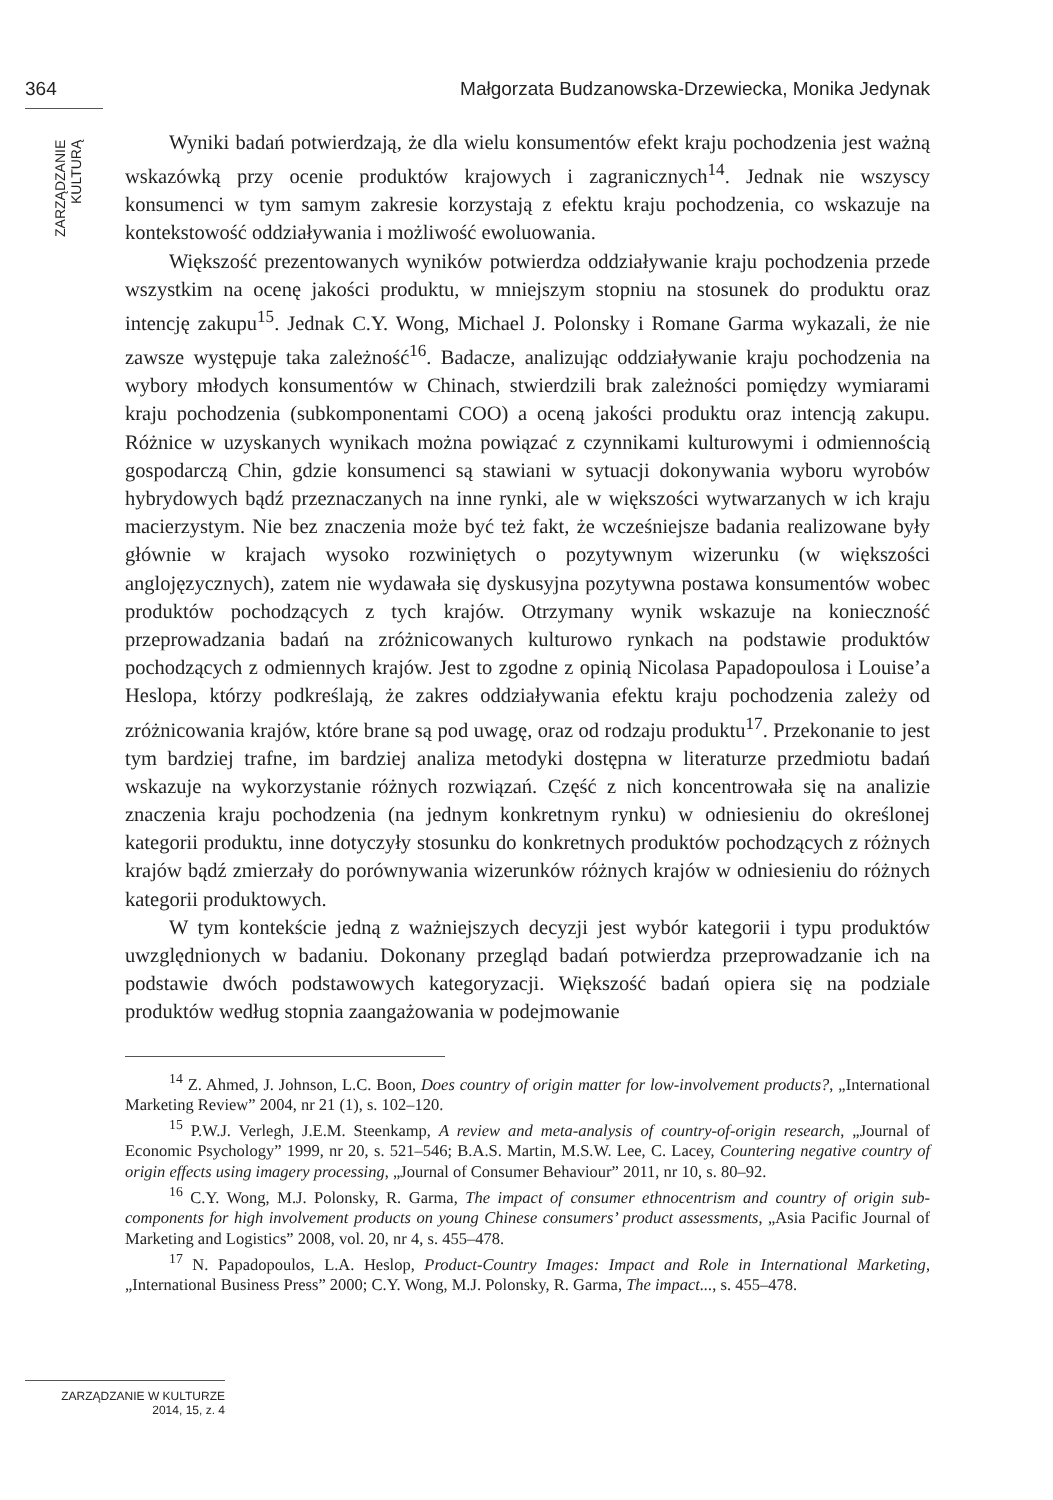364 Małgorzata Budzanowska-Drzewiecka, Monika Jedynak
ZARZĄDZANIE KULTURĄ
Wyniki badań potwierdzają, że dla wielu konsumentów efekt kraju pochodzenia jest ważną wskazówką przy ocenie produktów krajowych i zagranicznych<sup>14</sup>. Jednak nie wszyscy konsumenci w tym samym zakresie korzystają z efektu kraju pochodzenia, co wskazuje na kontekstowość oddziaływania i możliwość ewoluowania.
Większość prezentowanych wyników potwierdza oddziaływanie kraju pochodzenia przede wszystkim na ocenę jakości produktu, w mniejszym stopniu na stosunek do produktu oraz intencję zakupu<sup>15</sup>. Jednak C.Y. Wong, Michael J. Polonsky i Romane Garma wykazali, że nie zawsze występuje taka zależność<sup>16</sup>. Badacze, analizując oddziaływanie kraju pochodzenia na wybory młodych konsumentów w Chinach, stwierdzili brak zależności pomiędzy wymiarami kraju pochodzenia (subkomponentami COO) a oceną jakości produktu oraz intencją zakupu. Różnice w uzyskanych wynikach można powiązać z czynnikami kulturowymi i odmiennością gospodarczą Chin, gdzie konsumenci są stawiani w sytuacji dokonywania wyboru wyrobów hybrydowych bądź przeznaczanych na inne rynki, ale w większości wytwarzanych w ich kraju macierzystym. Nie bez znaczenia może być też fakt, że wcześniejsze badania realizowane były głównie w krajach wysoko rozwiniętych o pozytywnym wizerunku (w większości anglojęzycznych), zatem nie wydawała się dyskusyjna pozytywna postawa konsumentów wobec produktów pochodzących z tych krajów. Otrzymany wynik wskazuje na konieczność przeprowadzania badań na zróżnicowanych kulturowo rynkach na podstawie produktów pochodzących z odmiennych krajów. Jest to zgodne z opinią Nicolasa Papadopoulosa i Louise’a Heslopa, którzy podkreślają, że zakres oddziaływania efektu kraju pochodzenia zależy od zróżnicowania krajów, które brane są pod uwagę, oraz od rodzaju produktu<sup>17</sup>. Przekonanie to jest tym bardziej trafne, im bardziej analiza metodyki dostępna w literaturze przedmiotu badań wskazuje na wykorzystanie różnych rozwiązań. Część z nich koncentrowała się na analizie znaczenia kraju pochodzenia (na jednym konkretnym rynku) w odniesieniu do określonej kategorii produktu, inne dotyczyły stosunku do konkretnych produktów pochodzących z różnych krajów bądź zmierzały do porównywania wizerunków różnych krajów w odniesieniu do różnych kategorii produktowych.
W tym kontekście jedną z ważniejszych decyzji jest wybór kategorii i typu produktów uwzględnionych w badaniu. Dokonany przegląd badań potwierdza przeprowadzanie ich na podstawie dwóch podstawowych kategoryzacji. Większość badań opiera się na podziale produktów według stopnia zaangażowania w podejmowanie
<sup>14</sup> Z. Ahmed, J. Johnson, L.C. Boon, Does country of origin matter for low-involvement products?, „International Marketing Review” 2004, nr 21 (1), s. 102–120.
<sup>15</sup> P.W.J. Verlegh, J.E.M. Steenkamp, A review and meta-analysis of country-of-origin research, „Journal of Economic Psychology” 1999, nr 20, s. 521–546; B.A.S. Martin, M.S.W. Lee, C. Lacey, Countering negative country of origin effects using imagery processing, „Journal of Consumer Behaviour” 2011, nr 10, s. 80–92.
<sup>16</sup> C.Y. Wong, M.J. Polonsky, R. Garma, The impact of consumer ethnocentrism and country of origin sub-components for high involvement products on young Chinese consumers’ product assessments, „Asia Pacific Journal of Marketing and Logistics” 2008, vol. 20, nr 4, s. 455–478.
<sup>17</sup> N. Papadopoulos, L.A. Heslop, Product-Country Images: Impact and Role in International Marketing, „International Business Press” 2000; C.Y. Wong, M.J. Polonsky, R. Garma, The impact..., s. 455–478.
ZARZĄDZANIE W KULTURZE
2014, 15, z. 4